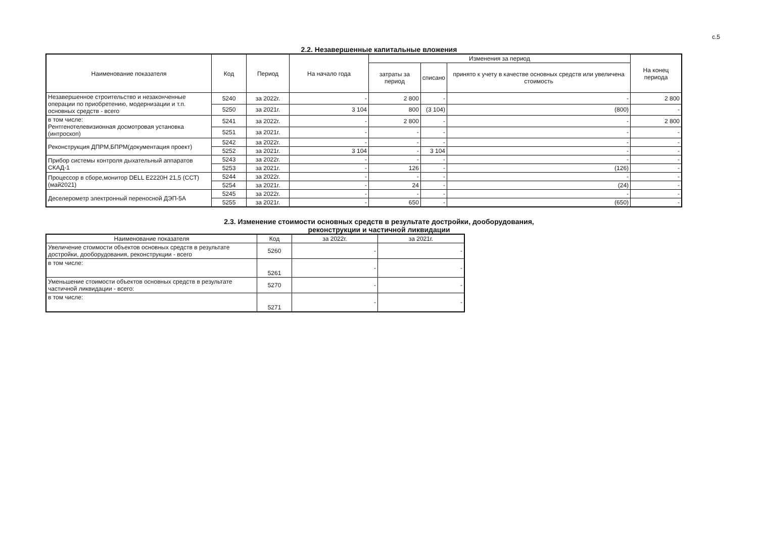с.5
2.2. Незавершенные капитальные вложения
| Наименование показателя | Код | Период | На начало года | Изменения за период | | | На конец периода |
| --- | --- | --- | --- | --- | --- | --- | --- |
| | | | | затраты за период | списано | принято к учету в качестве основных средств или увеличена стоимость | |
| Незавершенное строительство и незаконченные операции по приобретению, модернизации и т.п. основных средств - всего | 5240 | за 2022г. | - | 2 800 | - | - | 2 800 |
| | 5250 | за 2021г. | 3 104 | 800 | (3 104) | (800) | - |
| в том числе: Рентгенотелевизионная досмотровая установка (интроскоп) | 5241 | за 2022г. | - | 2 800 | - | - | 2 800 |
| | 5251 | за 2021г. | - | - | - | - | - |
| Реконструкция ДПРМ,БПРМ(документация проект) | 5242 | за 2022г. | - | - | - | - | - |
| | 5252 | за 2021г. | 3 104 | - | 3 104 | - | - |
| Прибор системы контроля дыхательный аппаратов СКАД-1 | 5243 | за 2022г. | - | - | - | - | - |
| | 5253 | за 2021г. | - | 126 | - | (126) | - |
| Процессор в сборе,монитор DELL E2220H 21,5 (ССТ)(май2021) | 5244 | за 2022г. | - | - | - | - | - |
| | 5254 | за 2021г. | - | 24 | - | (24) | - |
| Деселерометр электронный переносной ДЭП-5А | 5245 | за 2022г. | - | - | - | - | - |
| | 5255 | за 2021г. | - | 650 | - | (650) | - |
2.3. Изменение стоимости основных средств в результате достройки, дооборудования,
реконструкции и частичной ликвидации
| Наименование показателя | Код | за 2022г. | за 2021г. |
| --- | --- | --- | --- |
| Увеличение стоимости объектов основных средств в результате достройки, дооборудования, реконструкции - всего | 5260 | - | - |
| в том числе: | 5261 | - | - |
| Уменьшение стоимости объектов основных средств в результате частичной ликвидации - всего: | 5270 | - | - |
| в том числе: | 5271 | - | - |